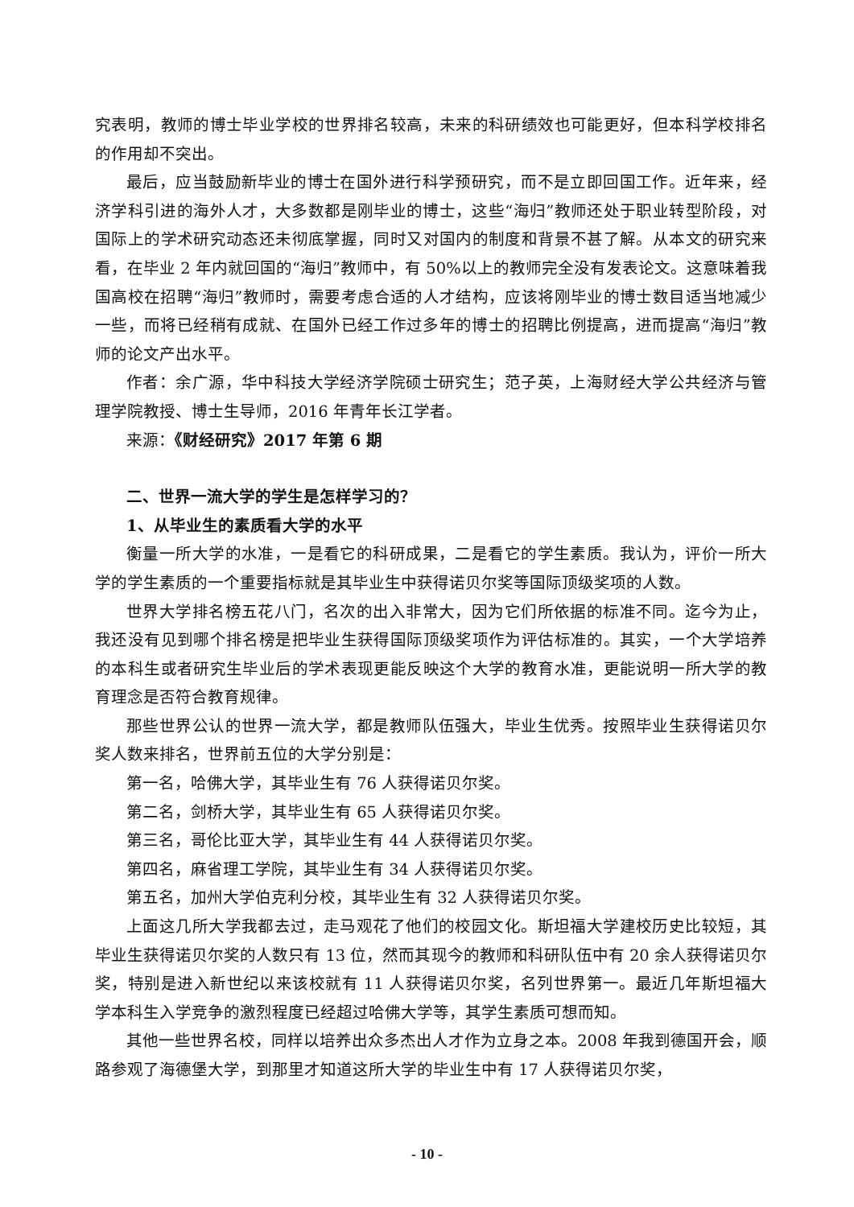究表明，教师的博士毕业学校的世界排名较高，未来的科研绩效也可能更好，但本科学校排名的作用却不突出。
最后，应当鼓励新毕业的博士在国外进行科学预研究，而不是立即回国工作。近年来，经济学科引进的海外人才，大多数都是刚毕业的博士，这些“海归”教师还处于职业转型阶段，对国际上的学术研究动态还未彻底掌握，同时又对国内的制度和背景不甚了解。从本文的研究来看，在毕业 2 年内就回国的“海归”教师中，有 50%以上的教师完全没有发表论文。这意味着我国高校在招聘“海归”教师时，需要考虑合适的人才结构，应该将刚毕业的博士数目适当地减少一些，而将已经稍有成就、在国外已经工作过多年的博士的招聘比例提高，进而提高“海归”教师的论文产出水平。
作者：余广源，华中科技大学经济学院硕士研究生；范子英，上海财经大学公共经济与管理学院教授、博士生导师，2016 年青年长江学者。
来源：《财经研究》2017 年第 6 期
二、世界一流大学的学生是怎样学习的？
1、从毕业生的素质看大学的水平
衡量一所大学的水准，一是看它的科研成果，二是看它的学生素质。我认为，评价一所大学的学生素质的一个重要指标就是其毕业生中获得诺贝尔奖等国际顶级奖项的人数。
世界大学排名榜五花八门，名次的出入非常大，因为它们所依据的标准不同。迄今为止，我还没有见到哪个排名榜是把毕业生获得国际顶级奖项作为评估标准的。其实，一个大学培养的本科生或者研究生毕业后的学术表现更能反映这个大学的教育水准，更能说明一所大学的教育理念是否符合教育规律。
那些世界公认的世界一流大学，都是教师队伍强大，毕业生优秀。按照毕业生获得诺贝尔奖人数来排名，世界前五位的大学分别是：
第一名，哈佛大学，其毕业生有 76 人获得诺贝尔奖。
第二名，剑桥大学，其毕业生有 65 人获得诺贝尔奖。
第三名，哥伦比亚大学，其毕业生有 44 人获得诺贝尔奖。
第四名，麻省理工学院，其毕业生有 34 人获得诺贝尔奖。
第五名，加州大学伯克利分校，其毕业生有 32 人获得诺贝尔奖。
上面这几所大学我都去过，走马观花了他们的校园文化。斯坦福大学建校历史比较短，其毕业生获得诺贝尔奖的人数只有 13 位，然而其现今的教师和科研队伍中有 20 余人获得诺贝尔奖，特别是进入新世纪以来该校就有 11 人获得诺贝尔奖，名列世界第一。最近几年斯坦福大学本科生入学竞争的激烈程度已经超过哈佛大学等，其学生素质可想而知。
其他一些世界名校，同样以培养出众多杰出人才作为立身之本。2008 年我到德国开会，顺路参观了海德堡大学，到那里才知道这所大学的毕业生中有 17 人获得诺贝尔奖，
- 10 -